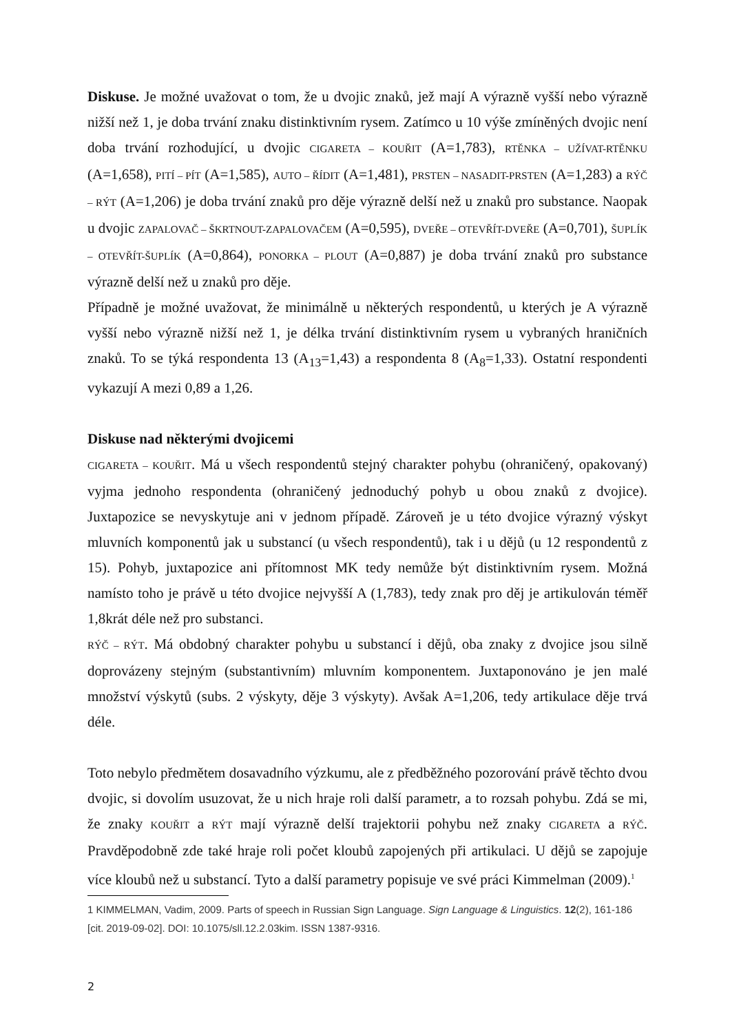Diskuse. Je možné uvažovat o tom, že u dvojic znaků, jež mají A výrazně vyšší nebo výrazně nižší než 1, je doba trvání znaku distinktivním rysem. Zatímco u 10 výše zmíněných dvojic není doba trvání rozhodující, u dvojic CIGARETA – KOUŘIT (A=1,783), RTĚNKA – UŽÍVAT-RTĚNKU (A=1,658), PITÍ – PÍT (A=1,585), AUTO – ŘÍDIT (A=1,481), PRSTEN – NASADIT-PRSTEN (A=1,283) a RÝČ – RÝT (A=1,206) je doba trvání znaků pro děje výrazně delší než u znaků pro substance. Naopak u dvojic ZAPALOVAČ – ŠKRTNOUT-ZAPALOVAČEM (A=0,595), DVEŘE – OTEVŘÍT-DVEŘE (A=0,701), ŠUPLÍK – OTEVŘÍT-ŠUPLÍK (A=0,864), PONORKA – PLOUT (A=0,887) je doba trvání znaků pro substance výrazně delší než u znaků pro děje.
Případně je možné uvažovat, že minimálně u některých respondentů, u kterých je A výrazně vyšší nebo výrazně nižší než 1, je délka trvání distinktivním rysem u vybraných hraničních znaků. To se týká respondenta 13 (A<sub>13</sub>=1,43) a respondenta 8 (A<sub>8</sub>=1,33). Ostatní respondenti vykazují A mezi 0,89 a 1,26.
Diskuse nad některými dvojicemi
CIGARETA – KOUŘIT. Má u všech respondentů stejný charakter pohybu (ohraničený, opakovaný) vyjma jednoho respondenta (ohraničený jednoduchý pohyb u obou znaků z dvojice). Juxtapozice se nevyskytuje ani v jednom případě. Zároveň je u této dvojice výrazný výskyt mluvních komponentů jak u substancí (u všech respondentů), tak i u dějů (u 12 respondentů z 15). Pohyb, juxtapozice ani přítomnost MK tedy nemůže být distinktivním rysem. Možná namísto toho je právě u této dvojice nejvyšší A (1,783), tedy znak pro děj je artikulován téměř 1,8krát déle než pro substanci.
RÝČ – RÝT. Má obdobný charakter pohybu u substancí i dějů, oba znaky z dvojice jsou silně doprovázeny stejným (substantivním) mluvním komponentem. Juxtaponováno je jen malé množství výskytů (subs. 2 výskyty, děje 3 výskyty). Avšak A=1,206, tedy artikulace děje trvá déle.
Toto nebylo předmětem dosavadního výzkumu, ale z předběžného pozorování právě těchto dvou dvojic, si dovolím usuzovat, že u nich hraje roli další parametr, a to rozsah pohybu. Zdá se mi, že znaky KOUŘIT a RÝT mají výrazně delší trajektorii pohybu než znaky CIGARETA a RÝČ. Pravděpodobně zde také hraje roli počet kloubů zapojených při artikulaci. U dějů se zapojuje více kloubů než u substancí. Tyto a další parametry popisuje ve své práci Kimmelman (2009).<sup>1</sup>
1 KIMMELMAN, Vadim, 2009. Parts of speech in Russian Sign Language. Sign Language & Linguistics. 12(2), 161-186 [cit. 2019-09-02]. DOI: 10.1075/sll.12.2.03kim. ISSN 1387-9316.
2